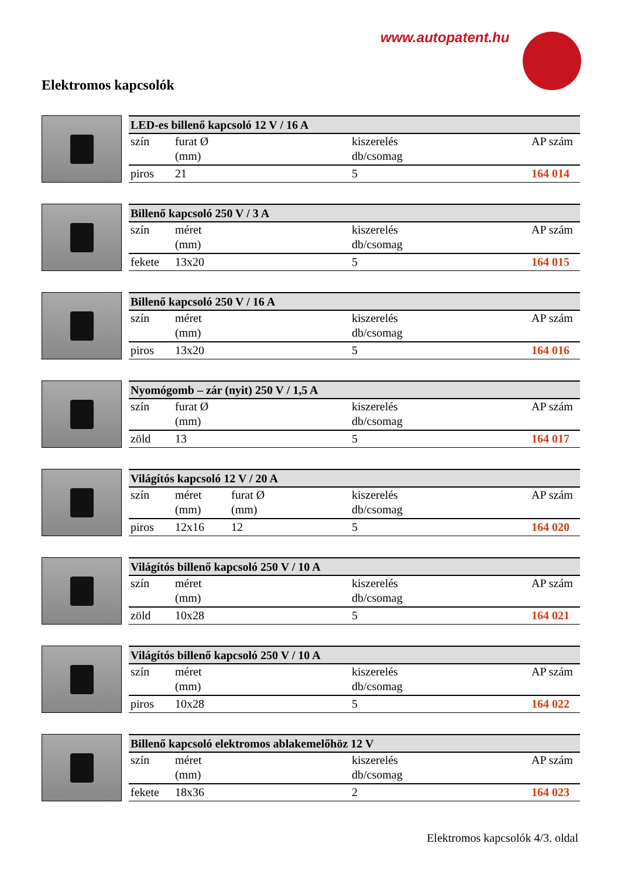www.autopatent.hu
Elektromos kapcsolók
| LED-es billenő kapcsoló 12 V / 16 A | | | | |
| --- | --- | --- | --- | --- |
| szín | furat Ø (mm) | | kiszerelés db/csomag | AP szám |
| piros | 21 | | 5 | 164 014 |
| Billenő kapcsoló 250 V / 3 A | | | | |
| --- | --- | --- | --- | --- |
| szín | méret (mm) | | kiszerelés db/csomag | AP szám |
| fekete | 13x20 | | 5 | 164 015 |
| Billenő kapcsoló 250 V / 16 A | | | | |
| --- | --- | --- | --- | --- |
| szín | méret (mm) | | kiszerelés db/csomag | AP szám |
| piros | 13x20 | | 5 | 164 016 |
| Nyomógomb – zár (nyit) 250 V / 1,5 A | | | | |
| --- | --- | --- | --- | --- |
| szín | furat Ø (mm) | | kiszerelés db/csomag | AP szám |
| zöld | 13 | | 5 | 164 017 |
| Világítós kapcsoló 12 V / 20 A | | | | |
| --- | --- | --- | --- | --- |
| szín | méret (mm) | furat Ø (mm) | kiszerelés db/csomag | AP szám |
| piros | 12x16 | 12 | 5 | 164 020 |
| Világítós billenő kapcsoló 250 V / 10 A | | | | |
| --- | --- | --- | --- | --- |
| szín | méret (mm) | | kiszerelés db/csomag | AP szám |
| zöld | 10x28 | | 5 | 164 021 |
| Világítós billenő kapcsoló 250 V / 10 A | | | | |
| --- | --- | --- | --- | --- |
| szín | méret (mm) | | kiszerelés db/csomag | AP szám |
| piros | 10x28 | | 5 | 164 022 |
| Billenő kapcsoló elektromos ablakemelőhöz 12 V | | | | |
| --- | --- | --- | --- | --- |
| szín | méret (mm) | | kiszerelés db/csomag | AP szám |
| fekete | 18x36 | | 2 | 164 023 |
Elektromos kapcsolók 4/3. oldal